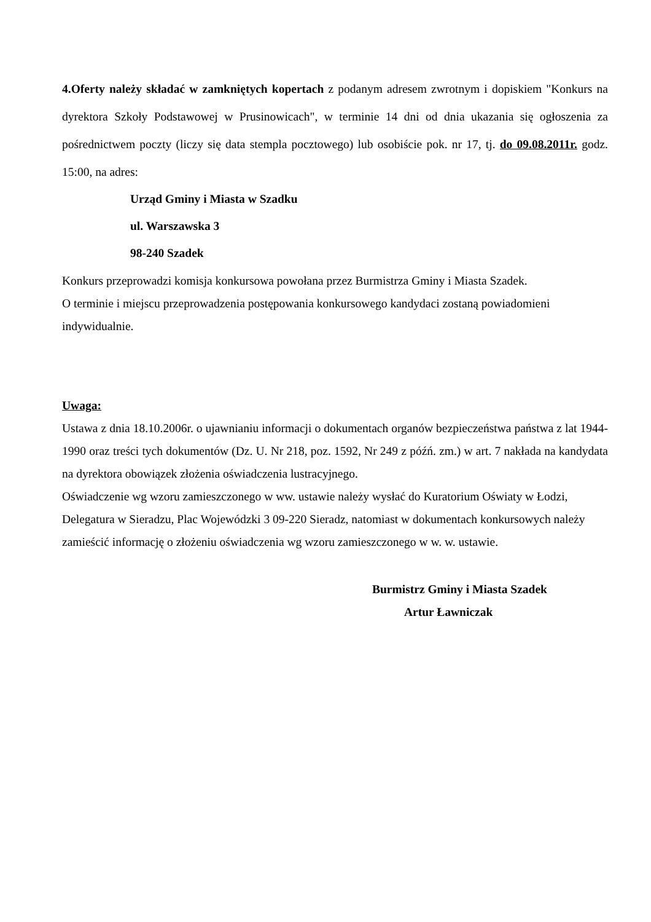4.Oferty należy składać w zamkniętych kopertach z podanym adresem zwrotnym i dopiskiem "Konkurs na dyrektora Szkoły Podstawowej w Prusinowicach", w terminie 14 dni od dnia ukazania się ogłoszenia za pośrednictwem poczty (liczy się data stempla pocztowego) lub osobiście pok. nr 17, tj. do 09.08.2011r. godz. 15:00, na adres:
Urząd Gminy i Miasta w Szadku
ul. Warszawska 3
98-240 Szadek
Konkurs przeprowadzi komisja konkursowa powołana przez Burmistrza Gminy i Miasta Szadek.
O terminie i miejscu przeprowadzenia postępowania konkursowego kandydaci zostaną powiadomieni indywidualnie.
Uwaga:
Ustawa z dnia 18.10.2006r. o ujawnianiu informacji o dokumentach organów bezpieczeństwa państwa z lat 1944-1990 oraz treści tych dokumentów (Dz. U. Nr 218, poz. 1592, Nr 249 z późń. zm.) w art. 7 nakłada na kandydata na dyrektora obowiązek złożenia oświadczenia lustracyjnego.
Oświadczenie wg wzoru zamieszczonego w ww. ustawie należy wysłać do Kuratorium Oświaty w Łodzi, Delegatura w Sieradzu, Plac Wojewódzki 3 09-220 Sieradz, natomiast w dokumentach konkursowych należy zamieścić informację o złożeniu oświadczenia wg wzoru zamieszczonego w w. w. ustawie.
Burmistrz Gminy i Miasta Szadek
Artur Ławniczak